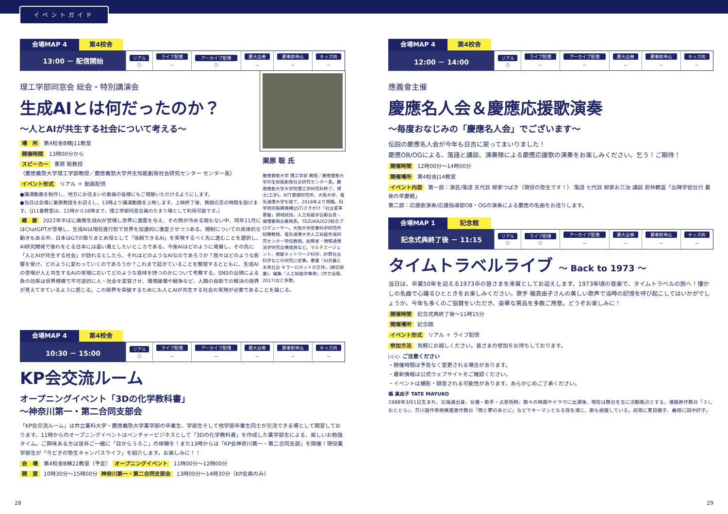イベントガイド
会場MAP 4 第4校舎
| 13:00 － 配信開始 | リアル ○ | ライブ配信 － | アーカイブ配信 ○ | 要大会券 － | 要事前申込 － | キッズ向 － |
栗原 聡 氏
慶應義塾大学 理工学部 教授／慶應義塾大学共生知能創発社会研究センター長。慶應義塾大学大学院理工学研究科修了。博士(工学)。NTT基礎研究所、大阪大学、電気通信大学を経て、2018年より現職。科学技術振興機構(JST)さきがけ「社会変革基盤」領域統括。人工知能学会副会長・倫理委員会委員長。TEZUKA2023総合プロデューサー。大阪大学産業科学研究所招聘教授、電気通信大学人工知能先端研究センター特任教授。総務省・情報通信法学研究会構成員など。マルチエージェント、複雑ネットワーク科学、計算社会科学などの研究に従事。著書『AI兵器と未来社会 キラーロボットの正体』(朝日新書)、編集『人工知能学事典』(共立出版、2017)など多数。
理工学部同窓会 総会・特別講演会
生成AIとは何だったのか？
～人とAIが共生する社会について考える～
場　所 第4校舎B棟J11教室
開催時間 13時00分から
スピーカー 栗原 聡教授
（慶應義塾大学理工学部教授／慶應義塾大学共生知能創発社会研究センター センター長）
イベント形式 リアル ＋ 動画配信
●講演動画を制作し、地方にお住まいの塾員の皆様にもご視聴いただけるようにします。
●当日は会場に栗原教授をお迎えし、13時より講演動画を上映します。上映終了後、質疑応答の時間を設けます。（J11番教室は、11時から16時まで、理工学部同窓会員のたまり場として利用可能です。）
概　要 2022年半ばに画像生成AIが登場し世界に激震を与え、その熱が冷める間もない中、同年11月にはChatGPTが登場し、生成AIは現在進行形で世界を加速的に激変させつつある。規制についての具体的な動きもある中、日本はG7の取りまとめ役として「信頼できるAI」を実現するべく先に進むことを選択し、AI研究開発で後れをとる日本には追い風としたいところである。今後AIはどのように発展し、その先に「人とAIが共生する社会」が訪れるとしたら、それはどのようなAIなのであろうか？我々はどのような影響を受け、どのように変わっていくのであろうか？これまで起きていることを整理するとともに、生成AIの登場が人と共生するAIの実現においてどのような意味を持つのかについて考察する。SNSの台頭による負の効果は世界規模で不可逆的に人・社会を変容させ、環境破壊や戦争など、人類の自助での解決の限界が見えてきているように感じる。この限界を突破するためにも人とAIが共生する社会の実現が必要であることを論じる。
会場MAP 4 第4校舎
| 12:00 － 14:00 | リアル ○ | ライブ配信 － | アーカイブ配信 － | 要大会券 － | 要事前申込 － | キッズ向 － |
應義會主催
慶應名人会＆慶應応援歌演奏
～毎度おなじみの「慶應名人会」でございます～
伝説の慶應名人会が今年も日吉に戻ってまいりました！
慶應OB/OGによる、落語と講談、演奏隊による慶應応援歌の演奏をお楽しみください。乞う！ご期待！
開催時間 12時00分～14時00分
開催場所 第4校舎J14教室
イベント内容 第一部：演芸/落語 五代目 柳家つばき（現役の塾生です！） 落語 七代目 柳家お三治 講談 若林鶴雲「出陣学徒壮行 最後の早慶戦」
第二部：応援歌演奏/応援指導部OB・OGの演奏による慶應の名曲をお送りします。
会場MAP 1 記念館
| 記念式典終了後 － 11:15 | リアル ○ | ライブ配信 ○ | アーカイブ配信 － | 要大会券 － | 要事前申込 － | キッズ向 － |
タイムトラベルライブ ～ Back to 1973 ～
当日は、卒業50年を迎える1973卒の皆さまを来賓としてお迎えします。1973年頃の音楽で、タイムトラベルの旅へ！懐かしの名曲で心躍るひとときをお楽しみください。歌手 楯真由子さんの美しい歌声で当時の記憶を呼び起こしてはいかがでしょうか。今年も多くのご協賛をいただき、豪華な賞品を多数ご用意。どうぞお楽しみに！
開催時間 記念式典終了後～11時15分
開催場所 記念館
イベント形式 リアル ＋ ライブ配信
参加方法 気軽にお越しください。皆さまの参加をお待ちしております。
▷▷▷ ご注意ください
・開催時間は予告なく変更される場合があります。
・最新情報は公式ウェブサイトをご確認ください。
・イベントは撮影・録音される可能性があります。あらかじめご了承ください。
楯 真由子 TATE MAYUKO
1988年3月1日生まれ、北海道出身。女優・歌手・占星術師。数々の映画やドラマに出演後、現在は舞台を主に活動拠点とする。漫画原作舞台『うしおととら』、芥川賞作家柳美里原作舞台『雨と夢のあとに』などでキーマンとなる役を演じ、歌も披露している。叔母に夏目雅子、義母に田中好子。
会場MAP 4 第4校舎
| 10:30 － 15:00 | リアル ○ | ライブ配信 － | アーカイブ配信 － | 要大会券 － | 要事前申込 － | キッズ向 － |
KP会交流ルーム
オープニングイベント「3Dの化学教科書」
～神奈川第一・第二合同支部会
「KP会交流ルーム」は共立薬科大学・慶應義塾大学薬学部の卒業生、学部生そして他学部卒業生同士が交流できる場として開室しております。11時からのオープニングイベントはベンチャービジネスとして「3Dの化学教科書」を作成した薬学部生による、楽しいお勉強タイム。ご興味ある方は是非ご一緒に「目からうろこ」の体験を！また13時からは「KP会神奈川第一・第二合同支部」を開催！現役薬学部生が「今どきの塾生キャンパスライフ」を紹介します。お楽しみに！！
会　場 第4校舎B棟22教室（予定） オープニングイベント 11時00分～12時00分
開　室 10時30分～15時00分 神奈川第一・第二合同支部会 13時00分～14時30分（KP会員のみ）
28 29